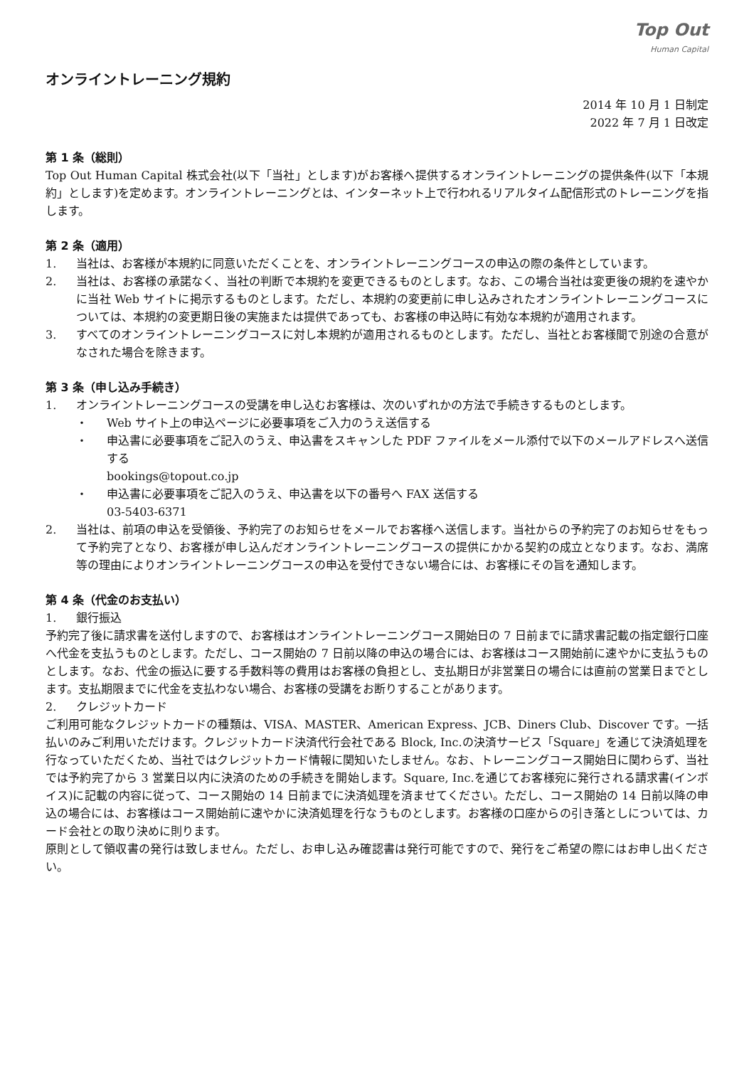Top Out
Human Capital
オンライントレーニング規約
2014 年 10 月 1 日制定
2022 年 7 月 1 日改定
第 1 条（総則）
Top Out Human Capital 株式会社(以下「当社」とします)がお客様へ提供するオンライントレーニングの提供条件(以下「本規約」とします)を定めます。オンライントレーニングとは、インターネット上で行われるリアルタイム配信形式のトレーニングを指します。
第 2 条（適用）
1. 当社は、お客様が本規約に同意いただくことを、オンライントレーニングコースの申込の際の条件としています。
2. 当社は、お客様の承諾なく、当社の判断で本規約を変更できるものとします。なお、この場合当社は変更後の規約を速やかに当社 Web サイトに掲示するものとします。ただし、本規約の変更前に申し込みされたオンライントレーニングコースについては、本規約の変更期日後の実施または提供であっても、お客様の申込時に有効な本規約が適用されます。
3. すべてのオンライントレーニングコースに対し本規約が適用されるものとします。ただし、当社とお客様間で別途の合意がなされた場合を除きます。
第 3 条（申し込み手続き）
1. オンライントレーニングコースの受講を申し込むお客様は、次のいずれかの方法で手続きするものとします。
・ Web サイト上の申込ページに必要事項をご入力のうえ送信する
・ 申込書に必要事項をご記入のうえ、申込書をスキャンした PDF ファイルをメール添付で以下のメールアドレスへ送信する
bookings@topout.co.jp
・ 申込書に必要事項をご記入のうえ、申込書を以下の番号へ FAX 送信する
03-5403-6371
2. 当社は、前項の申込を受領後、予約完了のお知らせをメールでお客様へ送信します。当社からの予約完了のお知らせをもって予約完了となり、お客様が申し込んだオンライントレーニングコースの提供にかかる契約の成立となります。なお、満席等の理由によりオンライントレーニングコースの申込を受付できない場合には、お客様にその旨を通知します。
第 4 条（代金のお支払い）
1. 銀行振込
予約完了後に請求書を送付しますので、お客様はオンライントレーニングコース開始日の 7 日前までに請求書記載の指定銀行口座へ代金を支払うものとします。ただし、コース開始の 7 日前以降の申込の場合には、お客様はコース開始前に速やかに支払うものとします。なお、代金の振込に要する手数料等の費用はお客様の負担とし、支払期日が非営業日の場合には直前の営業日までとします。支払期限までに代金を支払わない場合、お客様の受講をお断りすることがあります。
2. クレジットカード
ご利用可能なクレジットカードの種類は、VISA、MASTER、American Express、JCB、Diners Club、Discover です。一括払いのみご利用いただけます。クレジットカード決済代行会社である Block, Inc.の決済サービス「Square」を通じて決済処理を行なっていただくため、当社ではクレジットカード情報に関知いたしません。なお、トレーニングコース開始日に関わらず、当社では予約完了から 3 営業日以内に決済のための手続きを開始します。Square, Inc.を通じてお客様宛に発行される請求書(インボイス)に記載の内容に従って、コース開始の 14 日前までに決済処理を済ませてください。ただし、コース開始の 14 日前以降の申込の場合には、お客様はコース開始前に速やかに決済処理を行なうものとします。お客様の口座からの引き落としについては、カード会社との取り決めに則ります。
原則として領収書の発行は致しません。ただし、お申し込み確認書は発行可能ですので、発行をご希望の際にはお申し出ください。